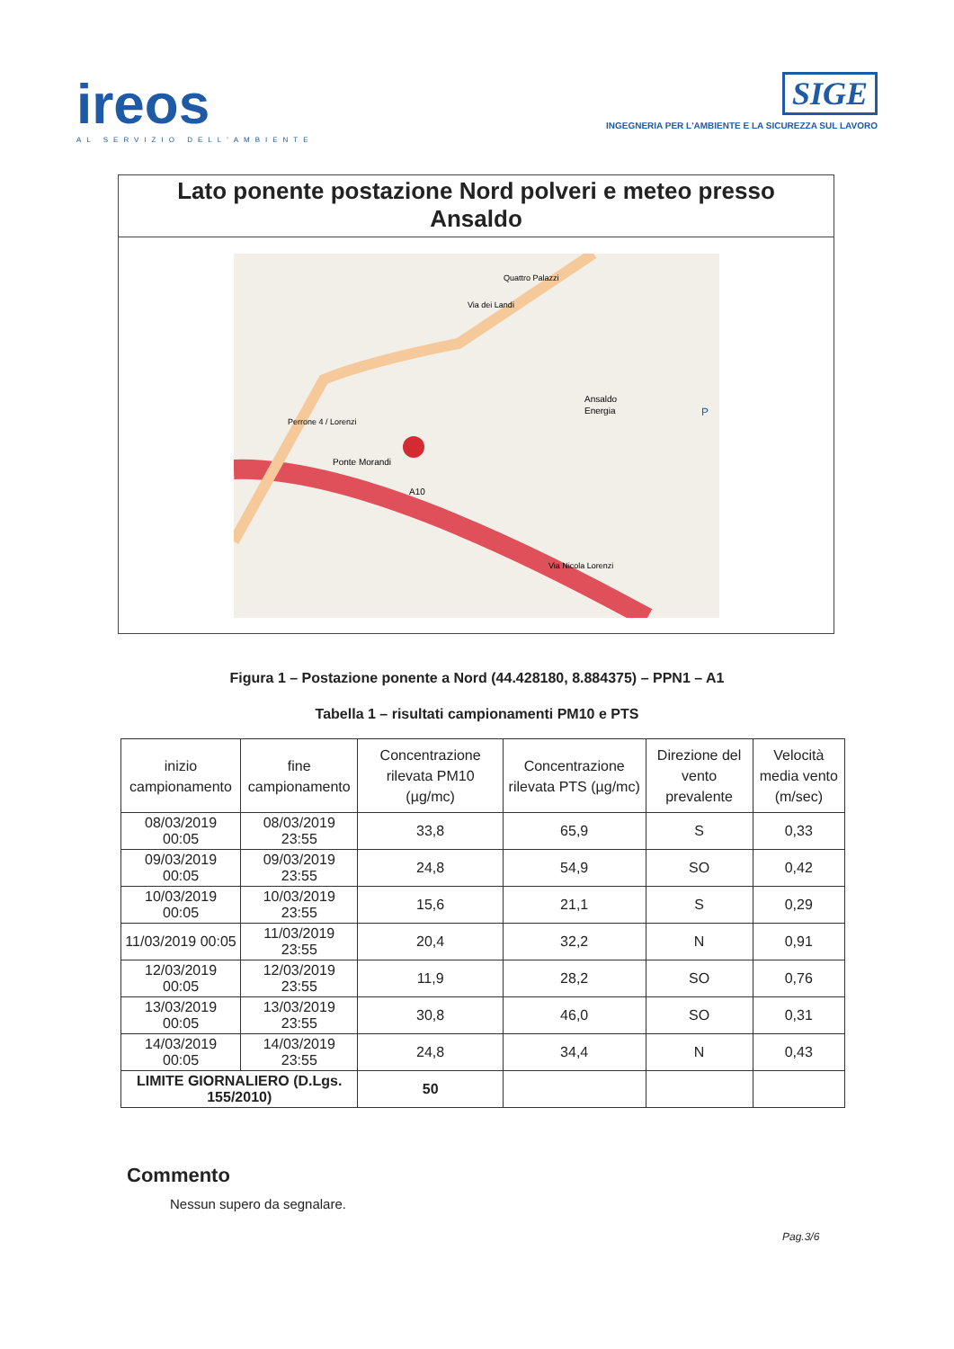ireos
AL SERVIZIO DELL'AMBIENTE
SIGE
INGEGNERIA PER L'AMBIENTE E LA SICUREZZA SUL LAVORO
Lato ponente postazione Nord polveri e meteo presso Ansaldo
Ansaldo
Energia
Ponte Morandi
A10
Via Nicola Lorenzi
Quattro Palazzi
Via dei Landi
Perrone 4 / Lorenzi
P
Figura 1 – Postazione ponente a Nord (44.428180, 8.884375) – PPN1 – A1
Tabella 1 – risultati campionamenti PM10 e PTS
| inizio campionamento | fine campionamento | Concentrazione rilevata PM10 (µg/mc) | Concentrazione rilevata PTS (µg/mc) | Direzione del vento prevalente | Velocità media vento (m/sec) |
| --- | --- | --- | --- | --- | --- |
| 08/03/2019 00:05 | 08/03/2019 23:55 | 33,8 | 65,9 | S | 0,33 |
| 09/03/2019 00:05 | 09/03/2019 23:55 | 24,8 | 54,9 | SO | 0,42 |
| 10/03/2019 00:05 | 10/03/2019 23:55 | 15,6 | 21,1 | S | 0,29 |
| 11/03/2019 00:05 | 11/03/2019 23:55 | 20,4 | 32,2 | N | 0,91 |
| 12/03/2019 00:05 | 12/03/2019 23:55 | 11,9 | 28,2 | SO | 0,76 |
| 13/03/2019 00:05 | 13/03/2019 23:55 | 30,8 | 46,0 | SO | 0,31 |
| 14/03/2019 00:05 | 14/03/2019 23:55 | 24,8 | 34,4 | N | 0,43 |
| LIMITE GIORNALIERO (D.Lgs. 155/2010) | | 50 | | | |
Commento
Nessun supero da segnalare.
Pag.3/6